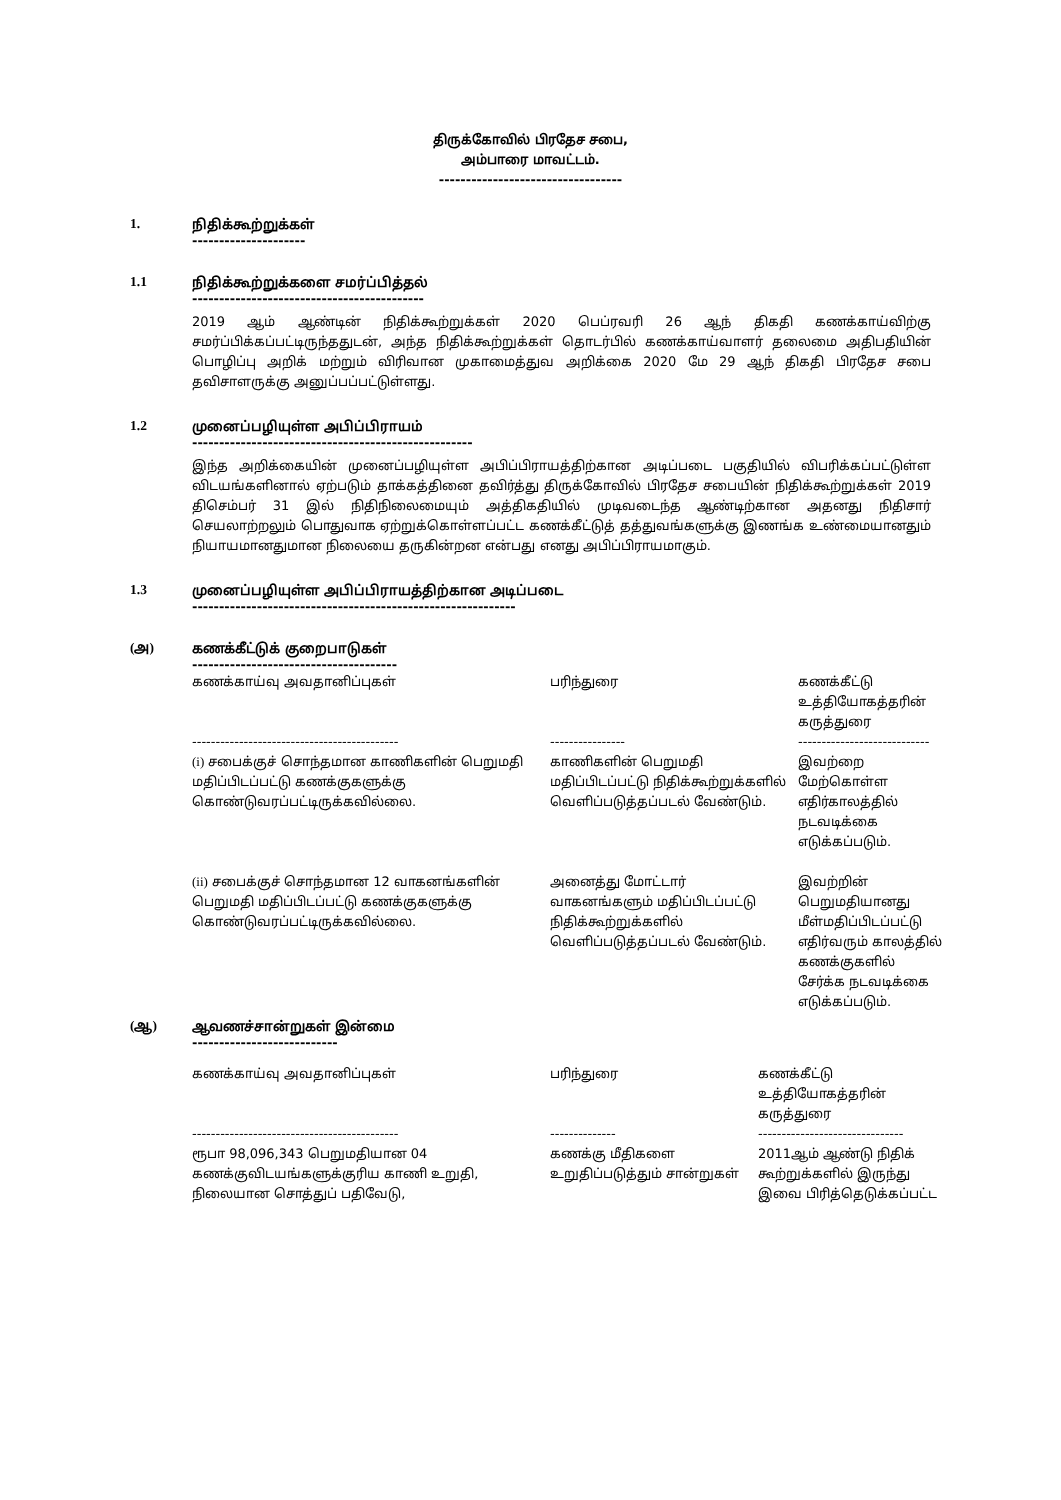திருக்கோவில் பிரதேச சபை,
அம்பாரை மாவட்டம்.
----------------------------------
1. நிதிக்கூற்றுக்கள்
---------------------
1.1 நிதிக்கூற்றுக்களை சமர்ப்பித்தல்
-------------------------------------------
2019 ஆம் ஆண்டின் நிதிக்கூற்றுக்கள் 2020 பெப்ரவரி 26 ஆந் திகதி கணக்காய்விற்கு சமர்ப்பிக்கப்பட்டிருந்ததுடன், அந்த நிதிக்கூற்றுக்கள் தொடர்பில் கணக்காய்வாளர் தலைமை அதிபதியின் பொழிப்பு அறிக் மற்றும் விரிவான முகாமைத்துவ அறிக்கை 2020 மே 29 ஆந் திகதி பிரதேச சபை தவிசாளருக்கு அனுப்பப்பட்டுள்ளது.
1.2 முனைப்பழியுள்ள அபிப்பிராயம்
----------------------------------------------------
இந்த அறிக்கையின் முனைப்பழியுள்ள அபிப்பிராயத்திற்கான அடிப்படை பகுதியில் விபரிக்கப்பட்டுள்ள விடயங்களினால் ஏற்படும் தாக்கத்தினை தவிர்த்து திருக்கோவில் பிரதேச சபையின் நிதிக்கூற்றுக்கள் 2019 திசெம்பர் 31 இல் நிதிநிலைமையும் அத்திகதியில் முடிவடைந்த ஆண்டிற்கான அதனது நிதிசார் செயலாற்றலும் பொதுவாக ஏற்றுக்கொள்ளப்பட்ட கணக்கீட்டுத் தத்துவங்களுக்கு இணங்க உண்மையானதும் நியாயமானதுமான நிலையை தருகின்றன என்பது எனது அபிப்பிராயமாகும்.
1.3 முனைப்பழியுள்ள அபிப்பிராயத்திற்கான அடிப்படை
------------------------------------------------------------
(அ) கணக்கீட்டுக் குறைபாடுகள்
--------------------------------------
| கணக்காய்வு அவதானிப்புகள் | பரிந்துரை | கணக்கீட்டு உத்தியோகத்தரின் கருத்துரை |
| -------------------------------------------- | ---------------- | ---------------------------- |
| (i) சபைக்குச் சொந்தமான காணிகளின் பெறுமதி மதிப்பிடப்பட்டு கணக்குகளுக்கு கொண்டுவரப்பட்டிருக்கவில்லை. | காணிகளின் பெறுமதி மதிப்பிடப்பட்டு நிதிக்கூற்றுக்களில் வெளிப்படுத்தப்படல் வேண்டும். | இவற்றை மேற்கொள்ள எதிர்காலத்தில் நடவடிக்கை எடுக்கப்படும். |
| (ii) சபைக்குச் சொந்தமான 12 வாகனங்களின் பெறுமதி மதிப்பிடப்பட்டு கணக்குகளுக்கு கொண்டுவரப்பட்டிருக்கவில்லை. | அனைத்து மோட்டார் வாகனங்களும் மதிப்பிடப்பட்டு நிதிக்கூற்றுக்களில் வெளிப்படுத்தப்படல் வேண்டும். | இவற்றின் பெறுமதியானது மீள்மதிப்பிடப்பட்டு எதிர்வரும் காலத்தில் கணக்குகளில் சேர்க்க நடவடிக்கை எடுக்கப்படும். |
(ஆ) ஆவணச்சான்றுகள் இன்மை
---------------------------
| கணக்காய்வு அவதானிப்புகள் | பரிந்துரை | கணக்கீட்டு உத்தியோகத்தரின் கருத்துரை |
| -------------------------------------------- | -------------- | ------------------------------- |
| ரூபா 98,096,343 பெறுமதியான 04 கணக்குவிடயங்களுக்குரிய காணி உறுதி, நிலையான சொத்துப் பதிவேடு, | கணக்கு மீதிகளை உறுதிப்படுத்தும் சான்றுகள் | 2011ஆம் ஆண்டு நிதிக் கூற்றுக்களில் இருந்து இவை பிரித்தெடுக்கப்பட்ட |